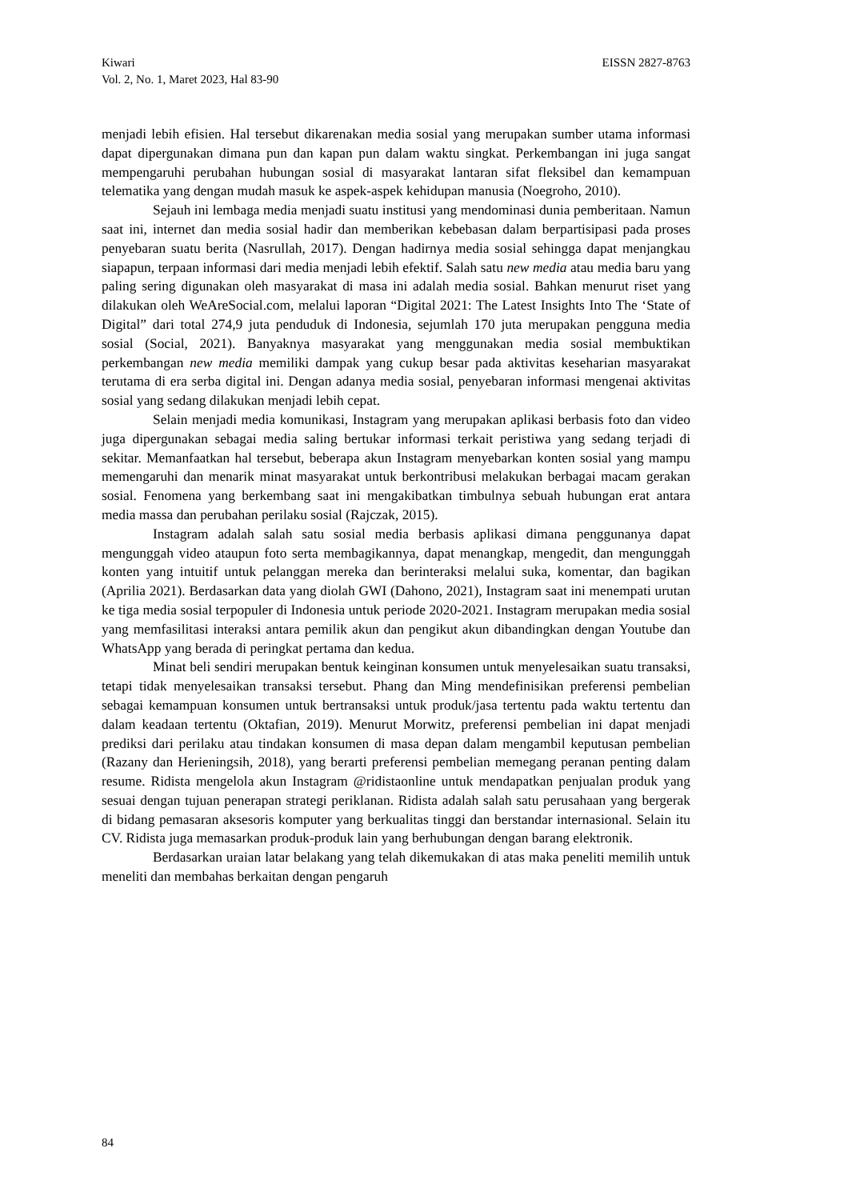EISSN 2827-8763 Kiwari
Vol. 2, No. 1, Maret 2023, Hal 83-90
menjadi lebih efisien. Hal tersebut dikarenakan media sosial yang merupakan sumber utama informasi dapat dipergunakan dimana pun dan kapan pun dalam waktu singkat. Perkembangan ini juga sangat mempengaruhi perubahan hubungan sosial di masyarakat lantaran sifat fleksibel dan kemampuan telematika yang dengan mudah masuk ke aspek-aspek kehidupan manusia (Noegroho, 2010).
Sejauh ini lembaga media menjadi suatu institusi yang mendominasi dunia pemberitaan. Namun saat ini, internet dan media sosial hadir dan memberikan kebebasan dalam berpartisipasi pada proses penyebaran suatu berita (Nasrullah, 2017). Dengan hadirnya media sosial sehingga dapat menjangkau siapapun, terpaan informasi dari media menjadi lebih efektif. Salah satu new media atau media baru yang paling sering digunakan oleh masyarakat di masa ini adalah media sosial. Bahkan menurut riset yang dilakukan oleh WeAreSocial.com, melalui laporan “Digital 2021: The Latest Insights Into The ‘State of Digital” dari total 274,9 juta penduduk di Indonesia, sejumlah 170 juta merupakan pengguna media sosial (Social, 2021). Banyaknya masyarakat yang menggunakan media sosial membuktikan perkembangan new media memiliki dampak yang cukup besar pada aktivitas keseharian masyarakat terutama di era serba digital ini. Dengan adanya media sosial, penyebaran informasi mengenai aktivitas sosial yang sedang dilakukan menjadi lebih cepat.
Selain menjadi media komunikasi, Instagram yang merupakan aplikasi berbasis foto dan video juga dipergunakan sebagai media saling bertukar informasi terkait peristiwa yang sedang terjadi di sekitar. Memanfaatkan hal tersebut, beberapa akun Instagram menyebarkan konten sosial yang mampu memengaruhi dan menarik minat masyarakat untuk berkontribusi melakukan berbagai macam gerakan sosial. Fenomena yang berkembang saat ini mengakibatkan timbulnya sebuah hubungan erat antara media massa dan perubahan perilaku sosial (Rajczak, 2015).
Instagram adalah salah satu sosial media berbasis aplikasi dimana penggunanya dapat mengunggah video ataupun foto serta membagikannya, dapat menangkap, mengedit, dan mengunggah konten yang intuitif untuk pelanggan mereka dan berinteraksi melalui suka, komentar, dan bagikan (Aprilia 2021). Berdasarkan data yang diolah GWI (Dahono, 2021), Instagram saat ini menempati urutan ke tiga media sosial terpopuler di Indonesia untuk periode 2020-2021. Instagram merupakan media sosial yang memfasilitasi interaksi antara pemilik akun dan pengikut akun dibandingkan dengan Youtube dan WhatsApp yang berada di peringkat pertama dan kedua.
Minat beli sendiri merupakan bentuk keinginan konsumen untuk menyelesaikan suatu transaksi, tetapi tidak menyelesaikan transaksi tersebut. Phang dan Ming mendefinisikan preferensi pembelian sebagai kemampuan konsumen untuk bertransaksi untuk produk/jasa tertentu pada waktu tertentu dan dalam keadaan tertentu (Oktafian, 2019). Menurut Morwitz, preferensi pembelian ini dapat menjadi prediksi dari perilaku atau tindakan konsumen di masa depan dalam mengambil keputusan pembelian (Razany dan Herieningsih, 2018), yang berarti preferensi pembelian memegang peranan penting dalam resume. Ridista mengelola akun Instagram @ridistaonline untuk mendapatkan penjualan produk yang sesuai dengan tujuan penerapan strategi periklanan. Ridista adalah salah satu perusahaan yang bergerak di bidang pemasaran aksesoris komputer yang berkualitas tinggi dan berstandar internasional. Selain itu CV. Ridista juga memasarkan produk-produk lain yang berhubungan dengan barang elektronik.
Berdasarkan uraian latar belakang yang telah dikemukakan di atas maka peneliti memilih untuk meneliti dan membahas berkaitan dengan pengaruh
84